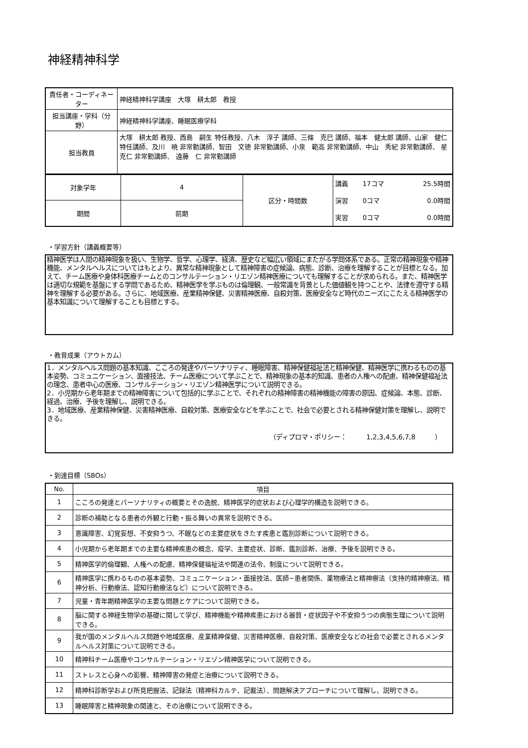神経精神科学
| 責任者・コーディネーター | 神経精神科学講座 大塚 耕太郎 教授 |
| 担当講座・学科（分野） | 神経精神科学講座、睡眠医療学科 |
| 担当教員 | 大塚 耕太郎 教授、西島 嗣生 特任教授、八木 淳子 講師、三條 克巳 講師、福本 健太郎 講師、山家 健仁 特任講師、及川 暁 非常勤講師、智田 文徳 非常勤講師、小泉 範高 非常勤講師、中山 秀紀 非常勤講師、 星 克仁 非常勤講師、 遠藤 仁 非常勤講師 |
| 対象学年 | 4 | 区分・時間数 | / 講義 / 17コマ / 25.5時間 / / 演習 / 0コマ / 0.0時間 / / 実習 / 0コマ / 0.0時間 / |
| 期間 | 前期 | | |
・学習方針（講義概要等）
精神医学は人間の精神現象を扱い、生物学、哲学、心理学、経済、歴史など幅広い領域にまたがる学問体系である。正常の精神現象や精神機能、メンタルヘルスについてはもとより、異常な精神現象として精神障害の症候論、病態、診断、治療を理解することが目標となる。加えて、チーム医療や身体科医療チームとのコンサルテーション・リエゾン精神医療についても理解することが求められる。また、精神医学は適切な規範を基盤にする学問であるため、精神医学を学ぶものは倫理観、一般常識を背景とした価値観を持つことや、法律を遵守する精神を理解する必要がある。さらに、地域医療、産業精神保健、災害精神医療、自殺対策、医療安全など時代のニーズにこたえる精神医学の基本知識について理解することも目標とする。
・教育成果（アウトカム）
1．メンタルヘルス問題の基本知識、こころの発達やパーソナリティ、睡眠障害、精神保健福祉法と精神保健、精神医学に携わるものの基本姿勢、コミュニケーション、面接技法、チーム医療について学ぶことで、精神現象の基本的知識、患者の人権への配慮、精神保健福祉法の理念、患者中心の医療、コンサルテーション・リエゾン精神医学について説明できる。
2．小児期から老年期までの精神障害について包括的に学ぶことで、それぞれの精神障害の精神機能の障害の原因、症候論、本態、診断、経過、治療、予後を理解し、説明できる。
3．地域医療、産業精神保健、災害精神医療、自殺対策、医療安全などを学ぶことで、社会で必要とされる精神保健対策を理解し、説明できる。
（ディプロマ・ポリシー：　　　1,2,3,4,5,6,7,8　　　）
・到達目標（SBOs）
| No. | 項目 |
| --- | --- |
| 1 | こころの発達とパーソナリティの概要とその逸脱、精神医学的症状および心理学的構造を説明できる。 |
| 2 | 診断の補助となる患者の外観と行動・振る舞いの異常を説明できる。 |
| 3 | 意識障害、幻覚妄想、不安抑うつ、不眠などの主要症状をきたす疾患と鑑別診断について説明できる。 |
| 4 | 小児期から老年期までの主要な精神疾患の概念、疫学、主要症状、診断、鑑別診断、治療、予後を説明できる。 |
| 5 | 精神医学的倫理観、人権への配慮、精神保健福祉法や関連の法令、制度について説明できる。 |
| 6 | 精神医学に携わるものの基本姿勢、コミュニケーション・面接技法、医師−患者関係、薬物療法と精神療法（支持的精神療法、精神分析、行動療法、認知行動療法など）について説明できる。 |
| 7 | 児童・青年期精神医学の主要な問題とケアについて説明できる。 |
| 8 | 脳に関する神経生物学の基礎に関して学び、精神機能や精神疾患における器質・症状因子や不安抑うつの病態生理について説明できる。 |
| 9 | 我が国のメンタルヘルス問題や地域医療、産業精神保健、災害精神医療、自殺対策、医療安全などの社会で必要とされるメンタルヘルス対策について説明できる。 |
| 10 | 精神科チーム医療やコンサルテーション・リエゾン精神医学について説明できる。 |
| 11 | ストレスと心身への影響、精神障害の発症と治療について説明できる。 |
| 12 | 精神科診断学および所見把握法、記録法（精神科カルテ、記載法）、問題解決アプローチについて理解し、説明できる。 |
| 13 | 睡眠障害と精神現象の関連と、その治療について説明できる。 |